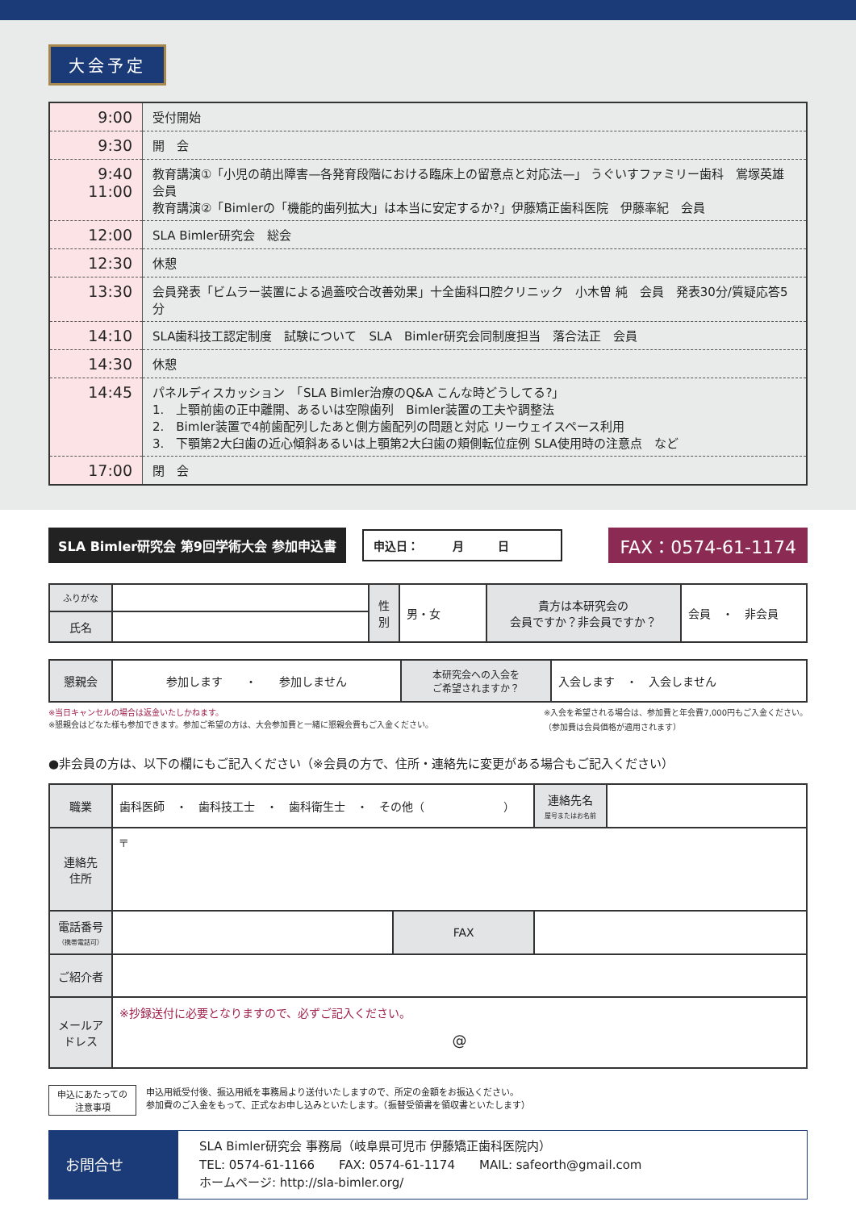大会予定
| 9:00 | 受付開始 |
| 9:30 | 開 会 |
| 9:40 11:00 | 教育講演①「小児の萌出障害—各発育段階における臨床上の留意点と対応法—」 うぐいすファミリー歯科 鴬塚英雄 会員 教育講演②「Bimlerの「機能的歯列拡大」は本当に安定するか?」伊藤矯正歯科医院 伊藤率紀 会員 |
| 12:00 | SLA Bimler研究会 総会 |
| 12:30 | 休憩 |
| 13:30 | 会員発表「ビムラー装置による過蓋咬合改善効果」十全歯科口腔クリニック 小木曽 純 会員 発表30分/質疑応答5分 |
| 14:10 | SLA歯科技工認定制度 試験について SLA Bimler研究会同制度担当 落合法正 会員 |
| 14:30 | 休憩 |
| 14:45 | パネルディスカッション 「SLA Bimler治療のQ&A こんな時どうしてる?」 1. 上顎前歯の正中離開、あるいは空隙歯列 Bimler装置の工夫や調整法 2. Bimler装置で4前歯配列したあと側方歯配列の問題と対応 リーウェイスペース利用 3. 下顎第2大臼歯の近心傾斜あるいは上顎第2大臼歯の頬側転位症例 SLA使用時の注意点 など |
| 17:00 | 閉 会 |
SLA Bimler研究会 第9回学術大会 参加申込書
申込日：　　　月　　　日
FAX：0574-61-1174
| ふりがな | | 性 別 | 男・女 | 貴方は本研究会の 会員ですか？非会員ですか？ | 会員 ・ 非会員 |
| 氏名 | | | | | |
| 懇親会 | 参加します ・ 参加しません | 本研究会への入会を ご希望されますか？ | 入会します ・ 入会しません |
※当日キャンセルの場合は返金いたしかねます。
※懇親会はどなた様も参加できます。参加ご希望の方は、大会参加費と一緒に懇親会費もご入金ください。
※入会を希望される場合は、参加費と年会費7,000円もご入金ください。
（参加費は会員価格が適用されます）
●非会員の方は、以下の欄にもご記入ください（※会員の方で、住所・連絡先に変更がある場合もご記入ください）
| 職業 | 歯科医師 ・ 歯科技工士 ・ 歯科衛生士 ・ その他（ ） | | 連絡先名 屋号またはお名前 | |
| 連絡先 住所 | 〒 | | | |
| 電話番号 （携帯電話可） | | FAX | | |
| ご紹介者 | | | | |
| メールアドレス | ※抄録送付に必要となりますので、必ずご記入ください。 @ | | | |
申込にあたっての
注意事項
申込用紙受付後、振込用紙を事務局より送付いたしますので、所定の金額をお振込ください。
参加費のご入金をもって、正式なお申し込みといたします。（振替受領書を領収書といたします）
お問合せ
SLA Bimler研究会 事務局（岐阜県可児市 伊藤矯正歯科医院内）
TEL: 0574-61-1166　　FAX: 0574-61-1174　　MAIL: safeorth@gmail.com
ホームページ: http://sla-bimler.org/